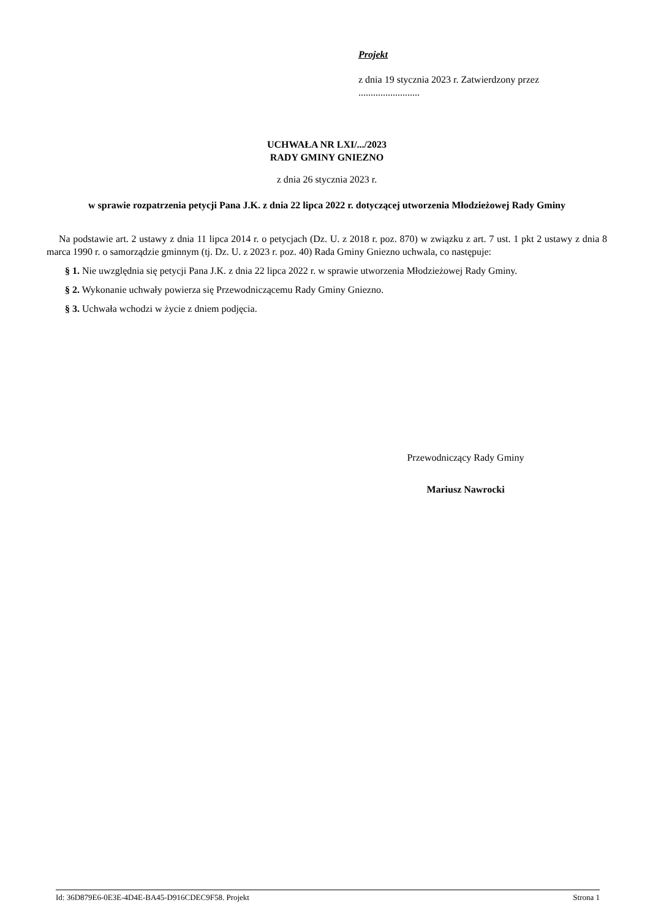Projekt
z dnia 19 stycznia 2023 r. Zatwierdzony przez .........................
UCHWAŁA NR LXI/.../2023
RADY GMINY GNIEZNO
z dnia 26 stycznia 2023 r.
w sprawie rozpatrzenia petycji Pana J.K. z dnia 22 lipca 2022 r. dotyczącej utworzenia Młodzieżowej Rady Gminy
Na podstawie art. 2 ustawy z dnia 11 lipca 2014 r. o petycjach (Dz. U. z 2018 r. poz. 870) w związku z art. 7 ust. 1 pkt 2 ustawy z dnia 8 marca 1990 r. o samorządzie gminnym (tj. Dz. U. z 2023 r. poz. 40) Rada Gminy Gniezno uchwala, co następuje:
§ 1. Nie uwzględnia się petycji Pana J.K. z dnia 22 lipca 2022 r. w sprawie utworzenia Młodzieżowej Rady Gminy.
§ 2. Wykonanie uchwały powierza się Przewodniczącemu Rady Gminy Gniezno.
§ 3. Uchwała wchodzi w życie z dniem podjęcia.
Przewodniczący Rady Gminy
Mariusz Nawrocki
Id: 36D879E6-0E3E-4D4E-BA45-D916CDEC9F58. Projekt Strona 1